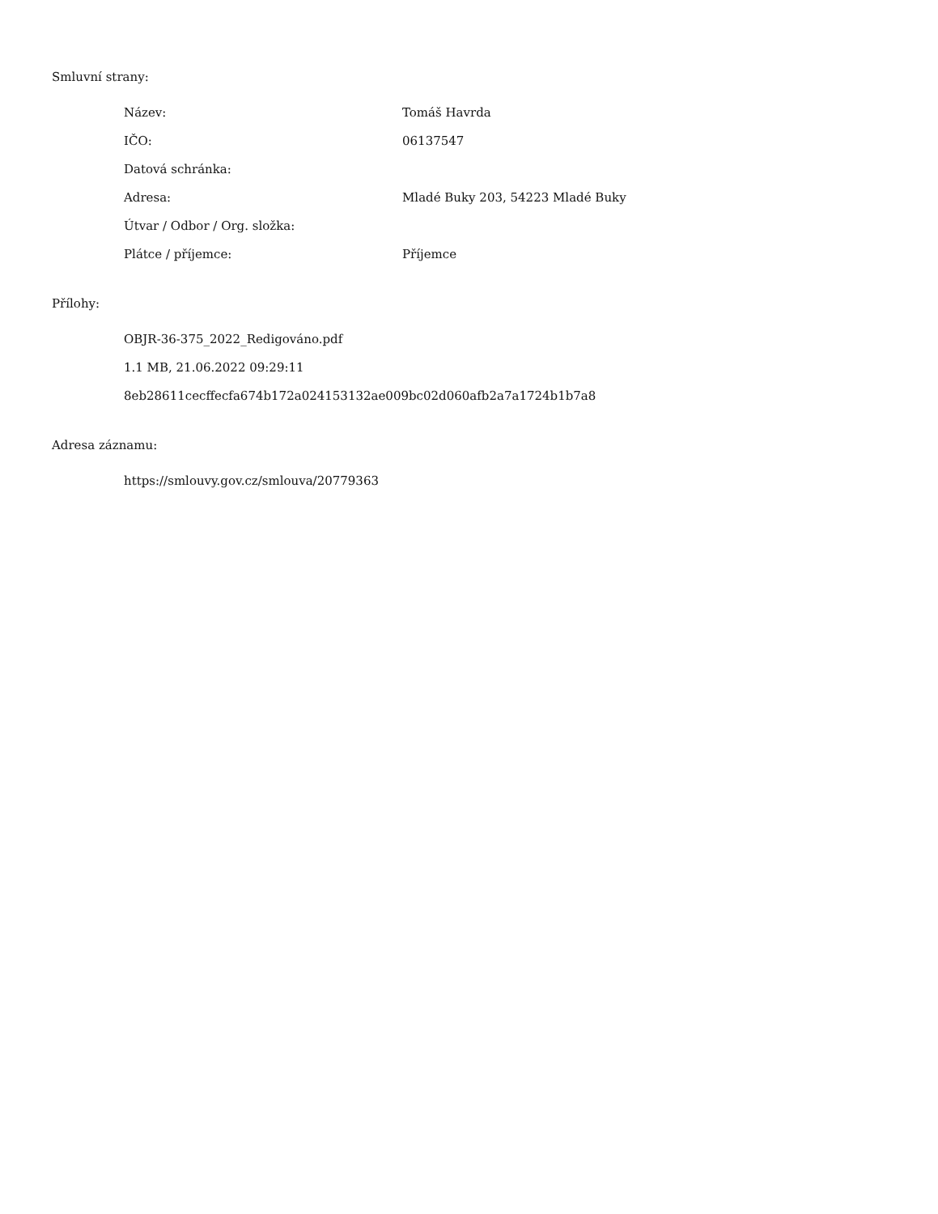Smluvní strany:
| Název: | Tomáš Havrda |
| IČO: | 06137547 |
| Datová schránka: | |
| Adresa: | Mladé Buky 203, 54223 Mladé Buky |
| Útvar / Odbor / Org. složka: | |
| Plátce / příjemce: | Příjemce |
Přílohy:
OBJR-36-375_2022_Redigováno.pdf
1.1 MB, 21.06.2022 09:29:11
8eb28611cecffecfa674b172a024153132ae009bc02d060afb2a7a1724b1b7a8
Adresa záznamu:
https://smlouvy.gov.cz/smlouva/20779363